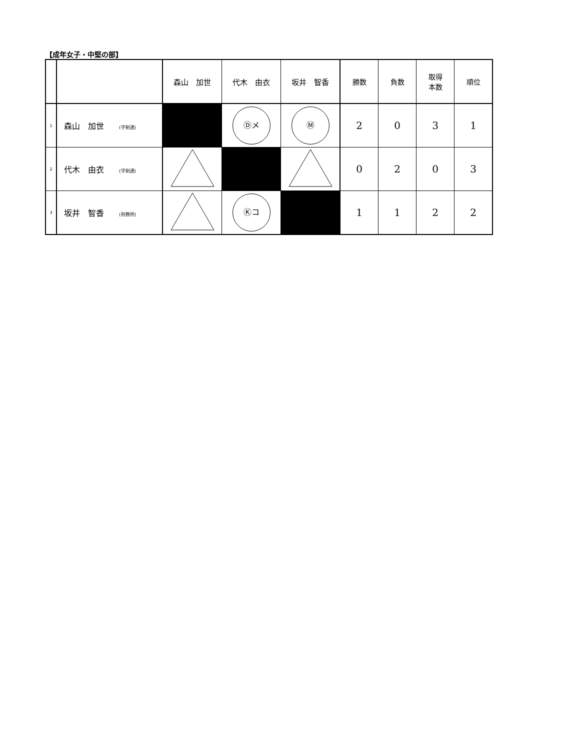【成年女子・中堅の部】
| | | 森山 加世 | 代木 由衣 | 坂井 智香 | 勝数 | 負数 | 取得 本数 | 順位 |
| --- | --- | --- | --- | --- | --- | --- | --- | --- |
| 1 | 森山 加世 (学剣連) | | Ⓓメ | Ⓜ | 2 | 0 | 3 | 1 |
| 2 | 代木 由衣 (学剣連) | | | | 0 | 2 | 0 | 3 |
| 3 | 坂井 智香 (刑務所) | | Ⓚコ | | 1 | 1 | 2 | 2 |